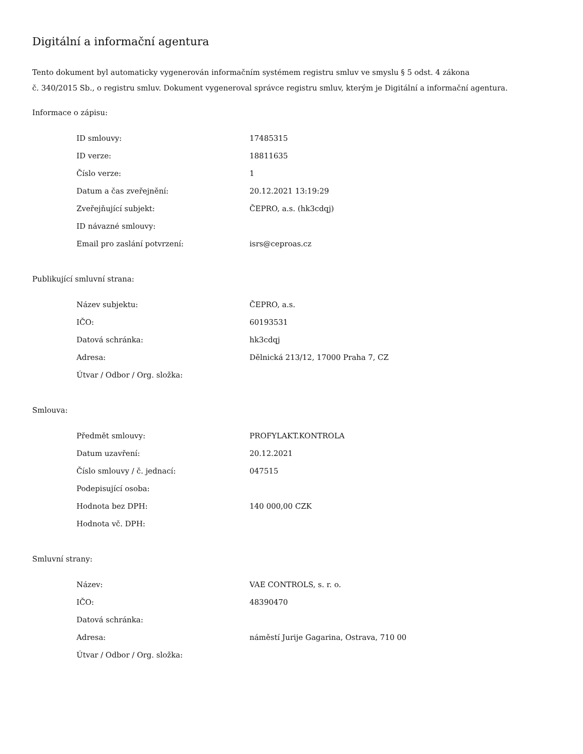Digitální a informační agentura
Tento dokument byl automaticky vygenerován informačním systémem registru smluv ve smyslu § 5 odst. 4 zákona
č. 340/2015 Sb., o registru smluv. Dokument vygeneroval správce registru smluv, kterým je Digitální a informační agentura.
Informace o zápisu:
| ID smlouvy: | 17485315 |
| ID verze: | 18811635 |
| Číslo verze: | 1 |
| Datum a čas zveřejnění: | 20.12.2021 13:19:29 |
| Zveřejňující subjekt: | ČEPRO, a.s. (hk3cdqj) |
| ID návazné smlouvy: | |
| Email pro zaslání potvrzení: | isrs@ceproas.cz |
Publikující smluvní strana:
| Název subjektu: | ČEPRO, a.s. |
| IČO: | 60193531 |
| Datová schránka: | hk3cdqj |
| Adresa: | Dělnická 213/12, 17000 Praha 7, CZ |
| Útvar / Odbor / Org. složka: | |
Smlouva:
| Předmět smlouvy: | PROFYLAKT.KONTROLA |
| Datum uzavření: | 20.12.2021 |
| Číslo smlouvy / č. jednací: | 047515 |
| Podepisující osoba: | |
| Hodnota bez DPH: | 140 000,00 CZK |
| Hodnota vč. DPH: | |
Smluvní strany:
| Název: | VAE CONTROLS, s. r. o. |
| IČO: | 48390470 |
| Datová schránka: | |
| Adresa: | náměstí Jurije Gagarina, Ostrava, 710 00 |
| Útvar / Odbor / Org. složka: | |